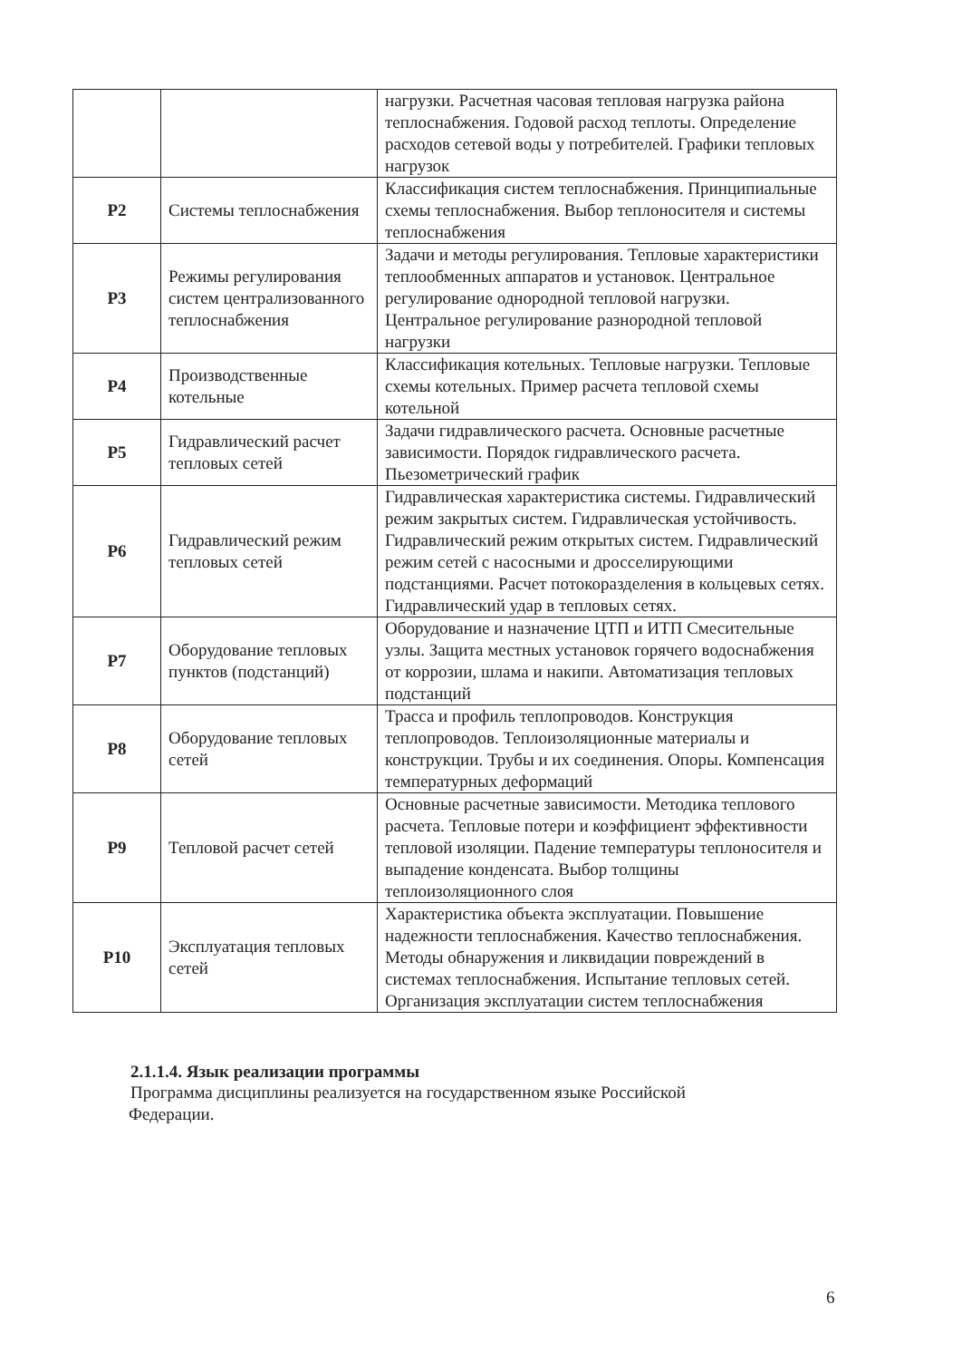| | | нагрузки. Расчетная часовая тепловая нагрузка района теплоснабжения. Годовой расход теплоты. Определение расходов сетевой воды у потребителей. Графики тепловых нагрузок |
| Р2 | Системы теплоснабжения | Классификация систем теплоснабжения. Принципиальные схемы теплоснабжения. Выбор теплоносителя и системы теплоснабжения |
| Р3 | Режимы регулирования систем централизованного теплоснабжения | Задачи и методы регулирования. Тепловые характеристики теплообменных аппаратов и установок. Центральное регулирование однородной тепловой нагрузки. Центральное регулирование разнородной тепловой нагрузки |
| Р4 | Производственные котельные | Классификация котельных. Тепловые нагрузки. Тепловые схемы котельных. Пример расчета тепловой схемы котельной |
| Р5 | Гидравлический расчет тепловых сетей | Задачи гидравлического расчета. Основные расчетные зависимости. Порядок гидравлического расчета. Пьезометрический график |
| Р6 | Гидравлический режим тепловых сетей | Гидравлическая характеристика системы. Гидравлический режим закрытых систем. Гидравлическая устойчивость. Гидравлический режим открытых систем. Гидравлический режим сетей с насосными и дросселирующими подстанциями. Расчет потокоразделения в кольцевых сетях. Гидравлический удар в тепловых сетях. |
| Р7 | Оборудование тепловых пунктов (подстанций) | Оборудование и назначение ЦТП и ИТП Смесительные узлы. Защита местных установок горячего водоснабжения от коррозии, шлама и накипи. Автоматизация тепловых подстанций |
| Р8 | Оборудование тепловых сетей | Трасса и профиль теплопроводов. Конструкция теплопроводов. Теплоизоляционные материалы и конструкции. Трубы и их соединения. Опоры. Компенсация температурных деформаций |
| Р9 | Тепловой расчет сетей | Основные расчетные зависимости. Методика теплового расчета. Тепловые потери и коэффициент эффективности тепловой изоляции. Падение температуры теплоносителя и выпадение конденсата. Выбор толщины теплоизоляционного слоя |
| Р10 | Эксплуатация тепловых сетей | Характеристика объекта эксплуатации. Повышение надежности теплоснабжения. Качество теплоснабжения. Методы обнаружения и ликвидации повреждений в системах теплоснабжения. Испытание тепловых сетей. Организация эксплуатации систем теплоснабжения |
2.1.1.4. Язык реализации программы
Программа дисциплины реализуется на государственном языке Российской
Федерации.
6